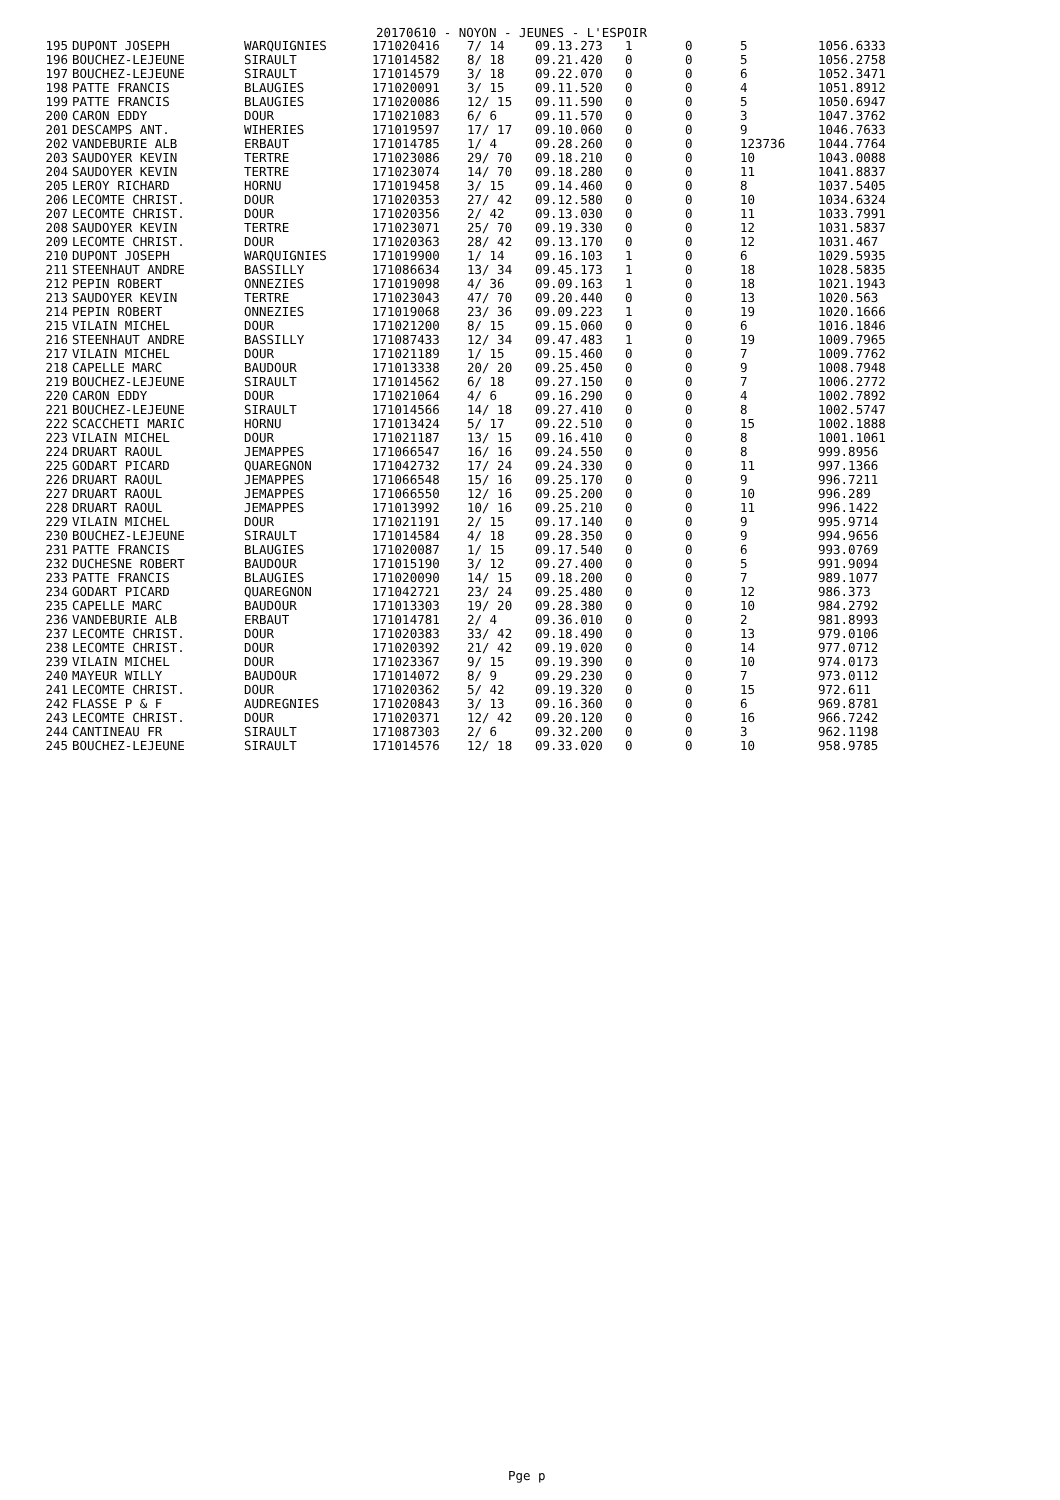20170610 - NOYON - JEUNES - L'ESPOIR
| 195 | DUPONT JOSEPH | WARQUIGNIES | 171020416 | 7/ 14 | 09.13.273 | 1 | 0 | 5 | 1056.6333 |
| 196 | BOUCHEZ-LEJEUNE | SIRAULT | 171014582 | 8/ 18 | 09.21.420 | 0 | 0 | 5 | 1056.2758 |
| 197 | BOUCHEZ-LEJEUNE | SIRAULT | 171014579 | 3/ 18 | 09.22.070 | 0 | 0 | 6 | 1052.3471 |
| 198 | PATTE FRANCIS | BLAUGIES | 171020091 | 3/ 15 | 09.11.520 | 0 | 0 | 4 | 1051.8912 |
| 199 | PATTE FRANCIS | BLAUGIES | 171020086 | 12/ 15 | 09.11.590 | 0 | 0 | 5 | 1050.6947 |
| 200 | CARON EDDY | DOUR | 171021083 | 6/ 6 | 09.11.570 | 0 | 0 | 3 | 1047.3762 |
| 201 | DESCAMPS ANT. | WIHERIES | 171019597 | 17/ 17 | 09.10.060 | 0 | 0 | 9 | 1046.7633 |
| 202 | VANDEBURIE ALB | ERBAUT | 171014785 | 1/ 4 | 09.28.260 | 0 | 0 | 123736 | 1044.7764 |
| 203 | SAUDOYER KEVIN | TERTRE | 171023086 | 29/ 70 | 09.18.210 | 0 | 0 | 10 | 1043.0088 |
| 204 | SAUDOYER KEVIN | TERTRE | 171023074 | 14/ 70 | 09.18.280 | 0 | 0 | 11 | 1041.8837 |
| 205 | LEROY RICHARD | HORNU | 171019458 | 3/ 15 | 09.14.460 | 0 | 0 | 8 | 1037.5405 |
| 206 | LECOMTE CHRIST. | DOUR | 171020353 | 27/ 42 | 09.12.580 | 0 | 0 | 10 | 1034.6324 |
| 207 | LECOMTE CHRIST. | DOUR | 171020356 | 2/ 42 | 09.13.030 | 0 | 0 | 11 | 1033.7991 |
| 208 | SAUDOYER KEVIN | TERTRE | 171023071 | 25/ 70 | 09.19.330 | 0 | 0 | 12 | 1031.5837 |
| 209 | LECOMTE CHRIST. | DOUR | 171020363 | 28/ 42 | 09.13.170 | 0 | 0 | 12 | 1031.467 |
| 210 | DUPONT JOSEPH | WARQUIGNIES | 171019900 | 1/ 14 | 09.16.103 | 1 | 0 | 6 | 1029.5935 |
| 211 | STEENHAUT ANDRE | BASSILLY | 171086634 | 13/ 34 | 09.45.173 | 1 | 0 | 18 | 1028.5835 |
| 212 | PEPIN ROBERT | ONNEZIES | 171019098 | 4/ 36 | 09.09.163 | 1 | 0 | 18 | 1021.1943 |
| 213 | SAUDOYER KEVIN | TERTRE | 171023043 | 47/ 70 | 09.20.440 | 0 | 0 | 13 | 1020.563 |
| 214 | PEPIN ROBERT | ONNEZIES | 171019068 | 23/ 36 | 09.09.223 | 1 | 0 | 19 | 1020.1666 |
| 215 | VILAIN MICHEL | DOUR | 171021200 | 8/ 15 | 09.15.060 | 0 | 0 | 6 | 1016.1846 |
| 216 | STEENHAUT ANDRE | BASSILLY | 171087433 | 12/ 34 | 09.47.483 | 1 | 0 | 19 | 1009.7965 |
| 217 | VILAIN MICHEL | DOUR | 171021189 | 1/ 15 | 09.15.460 | 0 | 0 | 7 | 1009.7762 |
| 218 | CAPELLE MARC | BAUDOUR | 171013338 | 20/ 20 | 09.25.450 | 0 | 0 | 9 | 1008.7948 |
| 219 | BOUCHEZ-LEJEUNE | SIRAULT | 171014562 | 6/ 18 | 09.27.150 | 0 | 0 | 7 | 1006.2772 |
| 220 | CARON EDDY | DOUR | 171021064 | 4/ 6 | 09.16.290 | 0 | 0 | 4 | 1002.7892 |
| 221 | BOUCHEZ-LEJEUNE | SIRAULT | 171014566 | 14/ 18 | 09.27.410 | 0 | 0 | 8 | 1002.5747 |
| 222 | SCACCHETI MARIC | HORNU | 171013424 | 5/ 17 | 09.22.510 | 0 | 0 | 15 | 1002.1888 |
| 223 | VILAIN MICHEL | DOUR | 171021187 | 13/ 15 | 09.16.410 | 0 | 0 | 8 | 1001.1061 |
| 224 | DRUART RAOUL | JEMAPPES | 171066547 | 16/ 16 | 09.24.550 | 0 | 0 | 8 | 999.8956 |
| 225 | GODART PICARD | QUAREGNON | 171042732 | 17/ 24 | 09.24.330 | 0 | 0 | 11 | 997.1366 |
| 226 | DRUART RAOUL | JEMAPPES | 171066548 | 15/ 16 | 09.25.170 | 0 | 0 | 9 | 996.7211 |
| 227 | DRUART RAOUL | JEMAPPES | 171066550 | 12/ 16 | 09.25.200 | 0 | 0 | 10 | 996.289 |
| 228 | DRUART RAOUL | JEMAPPES | 171013992 | 10/ 16 | 09.25.210 | 0 | 0 | 11 | 996.1422 |
| 229 | VILAIN MICHEL | DOUR | 171021191 | 2/ 15 | 09.17.140 | 0 | 0 | 9 | 995.9714 |
| 230 | BOUCHEZ-LEJEUNE | SIRAULT | 171014584 | 4/ 18 | 09.28.350 | 0 | 0 | 9 | 994.9656 |
| 231 | PATTE FRANCIS | BLAUGIES | 171020087 | 1/ 15 | 09.17.540 | 0 | 0 | 6 | 993.0769 |
| 232 | DUCHESNE ROBERT | BAUDOUR | 171015190 | 3/ 12 | 09.27.400 | 0 | 0 | 5 | 991.9094 |
| 233 | PATTE FRANCIS | BLAUGIES | 171020090 | 14/ 15 | 09.18.200 | 0 | 0 | 7 | 989.1077 |
| 234 | GODART PICARD | QUAREGNON | 171042721 | 23/ 24 | 09.25.480 | 0 | 0 | 12 | 986.373 |
| 235 | CAPELLE MARC | BAUDOUR | 171013303 | 19/ 20 | 09.28.380 | 0 | 0 | 10 | 984.2792 |
| 236 | VANDEBURIE ALB | ERBAUT | 171014781 | 2/ 4 | 09.36.010 | 0 | 0 | 2 | 981.8993 |
| 237 | LECOMTE CHRIST. | DOUR | 171020383 | 33/ 42 | 09.18.490 | 0 | 0 | 13 | 979.0106 |
| 238 | LECOMTE CHRIST. | DOUR | 171020392 | 21/ 42 | 09.19.020 | 0 | 0 | 14 | 977.0712 |
| 239 | VILAIN MICHEL | DOUR | 171023367 | 9/ 15 | 09.19.390 | 0 | 0 | 10 | 974.0173 |
| 240 | MAYEUR WILLY | BAUDOUR | 171014072 | 8/ 9 | 09.29.230 | 0 | 0 | 7 | 973.0112 |
| 241 | LECOMTE CHRIST. | DOUR | 171020362 | 5/ 42 | 09.19.320 | 0 | 0 | 15 | 972.611 |
| 242 | FLASSE P & F | AUDREGNIES | 171020843 | 3/ 13 | 09.16.360 | 0 | 0 | 6 | 969.8781 |
| 243 | LECOMTE CHRIST. | DOUR | 171020371 | 12/ 42 | 09.20.120 | 0 | 0 | 16 | 966.7242 |
| 244 | CANTINEAU FR | SIRAULT | 171087303 | 2/ 6 | 09.32.200 | 0 | 0 | 3 | 962.1198 |
| 245 | BOUCHEZ-LEJEUNE | SIRAULT | 171014576 | 12/ 18 | 09.33.020 | 0 | 0 | 10 | 958.9785 |
Pge p